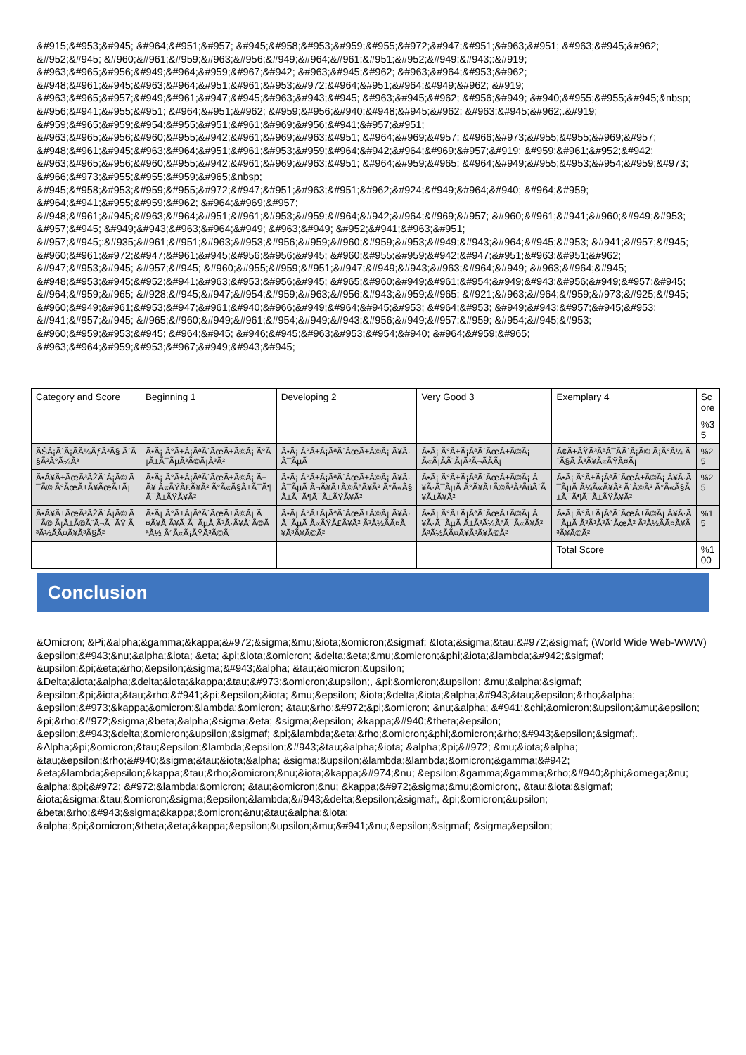&#915;&#953;&#945; &#964;&#951;&#957; &#945;&#958;&#953;&#959;&#955;&#972;&#947;&#951;&#963;&#951; &#963;&#945;&#962; &#952;&#945; &#960;&#961;&#959;&#963;&#956;&#949;&#964;&#961;&#951;&#952;&#949;&#943;:&#919; &#963;&#965;&#956;&#949;&#964;&#959;&#967;&#942; &#963;&#945;&#962; &#963;&#964;&#953;&#962; &#948;&#961;&#945;&#963;&#964;&#951;&#961;&#953;&#972;&#964;&#951;&#964;&#949;&#962; &#919; &#963;&#965;&#957;&#949;&#961;&#947;&#945;&#963;&#943;&#945; &#963;&#945;&#962; &#956;&#949; &#940;&#955;&#955;&#945;&nbsp; &#956;&#941;&#955;&#951; &#964;&#951;&#962; &#959;&#956;&#940;&#948;&#945;&#962; &#963;&#945;&#962;.&#919; &#959;&#965;&#959;&#954;&#955;&#951;&#961;&#969;&#956;&#941;&#957;&#951; &#963;&#965;&#956;&#960;&#955;&#942;&#961;&#969;&#963;&#951; &#964;&#969;&#957; &#966;&#973;&#955;&#955;&#969;&#957; &#948;&#961;&#945;&#963;&#964;&#951;&#961;&#953;&#959;&#964;&#942;&#964;&#969;&#957;&#919; &#959;&#961;&#952;&#942; &#963;&#965;&#956;&#960;&#955;&#942;&#961;&#969;&#963;&#951; &#964;&#959;&#965; &#964;&#949;&#955;&#953;&#954;&#959;&#973; &#966;&#973;&#955;&#955;&#959;&#965;&nbsp; &#945;&#958;&#953;&#959;&#955;&#972;&#947;&#951;&#963;&#951;&#962;&#924;&#949;&#964;&#940; &#964;&#959; &#964;&#941;&#955;&#959;&#962; &#964;&#969;&#957; &#948;&#961;&#945;&#963;&#964;&#951;&#961;&#953;&#959;&#964;&#942;&#964;&#969;&#957; &#960;&#961;&#941;&#960;&#949;&#953; &#957;&#945; &#949;&#943;&#963;&#964;&#949; &#963;&#949; &#952;&#941;&#963;&#951; &#957;&#945;:&#935;&#961;&#951;&#963;&#953;&#956;&#959;&#960;&#959;&#953;&#949;&#943;&#964;&#945;&#953; &#941;&#957;&#945; &#960;&#961;&#972;&#947;&#961;&#945;&#956;&#956;&#945; &#960;&#955;&#959;&#942;&#947;&#951;&#963;&#951;&#962; &#947;&#953;&#945; &#957;&#945; &#960;&#955;&#959;&#951;&#947;&#949;&#943;&#963;&#964;&#949; &#963;&#964;&#945; &#948;&#953;&#945;&#952;&#941;&#963;&#953;&#956;&#945; &#965;&#960;&#949;&#961;&#954;&#949;&#943;&#956;&#949;&#957;&#945; &#964;&#959;&#965; &#928;&#945;&#947;&#954;&#959;&#963;&#956;&#943;&#959;&#965; &#921;&#963;&#964;&#959;&#973;&#925;&#945; &#960;&#949;&#961;&#953;&#947;&#961;&#940;&#966;&#949;&#964;&#945;&#953; &#964;&#953; &#949;&#943;&#957;&#945;&#953; &#941;&#957;&#945; &#965;&#960;&#949;&#961;&#954;&#949;&#943;&#956;&#949;&#957;&#959; &#954;&#945;&#953; &#960;&#959;&#953;&#945; &#964;&#945; &#946;&#945;&#963;&#953;&#954;&#940; &#964;&#959;&#965; &#963;&#964;&#959;&#953;&#967;&#949;&#943;&#945;
| Category and Score | Beginning 1 | Developing 2 | Very Good 3 | Exemplary 4 | Score |
| --- | --- | --- | --- | --- | --- |
| | | | | | %35 |
| ÃŠÃ¡Ã´Ã¡Ã­Ã¼ÃƒÃ³Ã§ Ã´Ã§Ã²Ã°Ã¼Ã³ | Ã•Ã¡ Ã°Ã±Ã¡ÃªÃ´ÃœÃ±Ã©Ã¡ Ã°Ã¡Ã±Ã¯ÃµÃ³Ã©Ã¡Ã³Ã² | Ã•Ã¡ Ã°Ã±Ã¡ÃªÃ´ÃœÃ±Ã©Ã¡ Ã¥Ã·Ã¯ÃµÃ­ | Ã•Ã¡ Ã°Ã±Ã¡ÃªÃ´ÃœÃ±Ã©Ã¡ Ã«Ã¡Ã­Ã¨Ã¡Ã³Ã¬ÃÃ­Ã¡ | Ã¢Ã±ÃŸÃ³ÃªÃ¯Ã­Ã´Ã¡Ã© Ã¡Ã°Ã¼ Ã´Ã§Ã­ Ã³Ã¥Ã«ÃŸÃ¤Ã¡ | %25 |
| Ã•Ã¥Ã±ÃœÃ³ÃŽÃ´Ã¡Ã© Ã¯Ã© Ã°ÃœÃ±Ã¥ÃœÃ±Ã¡ | Ã•Ã¡ Ã°Ã±Ã¡ÃªÃ´ÃœÃ±Ã©Ã¡ Ã¬Ã¥ Ã«ÃŸÃ£Ã¥Ã² Ã°Ã«Ã§Ã±Ã¯Ã¶Ã¯Ã±ÃŸÃ¥Ã² | Ã•Ã¡ Ã°Ã±Ã¡ÃªÃ´ÃœÃ±Ã©Ã¡ Ã¥Ã·Ã¯ÃµÃ­ Ã¬Ã¥Ã±Ã©ÃªÃ¥Ã² Ã°Ã«Ã§Ã±Ã¯Ã¶Ã¯Ã±ÃŸÃ¥Ã² | Ã•Ã¡ Ã°Ã±Ã¡ÃªÃ´ÃœÃ±Ã©Ã¡ Ã¥Ã·Ã¯ÃµÃ­ Ã°Ã¥Ã±Ã©Ã³Ã³ÃüÃ´Ã¥Ã±Ã¥Ã² | Ã•Ã¡ Ã°Ã±Ã¡ÃªÃ´ÃœÃ±Ã©Ã¡ Ã¥Ã·Ã¯ÃµÃ­ Ã¼Ã«Ã¥Ã² Ã´Ã©Ã² Ã°Ã«Ã§Ã±Ã¯Ã¶Ã¯Ã±ÃŸÃ¥Ã² | %25 |
| Ã•Ã¥Ã±ÃœÃ³ÃŽÃ´Ã¡Ã© Ã¯Ã© Ã¡Ã±Ã©Ã¨Ã¬Ã¯ÃŸ Ã³Ã½Ã­Ã¤Ã¥Ã³Ã§Ã² | Ã•Ã¡ Ã°Ã±Ã¡ÃªÃ´ÃœÃ±Ã©Ã¡ Ã¤Ã¥Ã­ Ã¥Ã·Ã¯ÃµÃ­ Ã³Ã·Ã¥Ã´Ã©ÃªÃ½ Ã°Ã«Ã¡ÃŸÃ³Ã©Ã¯ | Ã•Ã¡ Ã°Ã±Ã¡ÃªÃ´ÃœÃ±Ã©Ã¡ Ã¥Ã·Ã¯ÃµÃ­ Ã«ÃŸÃ£Ã¥Ã² Ã³Ã½Ã­Ã¤Ã¥Ã³Ã¥Ã©Ã² | Ã•Ã¡ Ã°Ã±Ã¡ÃªÃ´ÃœÃ±Ã©Ã¡ Ã¥Ã·Ã¯ÃµÃ­ Ã±Ã³Ã¼ÃªÃ¯Ã«Ã¥Ã² Ã³Ã½Ã­Ã¤Ã¥Ã³Ã¥Ã©Ã² | Ã•Ã¡ Ã°Ã±Ã¡ÃªÃ´ÃœÃ±Ã©Ã¡ Ã¥Ã·Ã¯ÃµÃ­ Ã³Ã¹Ã³Ã´ÃœÃ² Ã³Ã½Ã­Ã¤Ã¥Ã³Ã¥Ã©Ã² | %15 |
| | | | | Total Score | %100 |
Conclusion
&Omicron; &Pi;&alpha;&gamma;&kappa;&#972;&sigma;&mu;&iota;&omicron;&sigmaf; &Iota;&sigma;&tau;&#972;&sigmaf; (World Wide Web-WWW) &epsilon;&#943;&nu;&alpha;&iota; &eta; &pi;&iota;&omicron; &delta;&eta;&mu;&omicron;&phi;&iota;&lambda;&#942;&sigmaf; &upsilon;&pi;&eta;&rho;&epsilon;&sigma;&#943;&alpha; &tau;&omicron;&upsilon; &Delta;&iota;&alpha;&delta;&iota;&kappa;&tau;&#973;&omicron;&upsilon;, &pi;&omicron;&upsilon; &mu;&alpha;&sigmaf; &epsilon;&pi;&iota;&tau;&rho;&#941;&pi;&epsilon;&iota; &mu;&epsilon; &iota;&delta;&iota;&alpha;&#943;&tau;&epsilon;&rho;&alpha; &epsilon;&#973;&kappa;&omicron;&lambda;&omicron; &tau;&rho;&#972;&pi;&omicron; &nu;&alpha; &#941;&chi;&omicron;&upsilon;&mu;&epsilon; &pi;&rho;&#972;&sigma;&beta;&alpha;&sigma;&eta; &sigma;&epsilon; &kappa;&#940;&theta;&epsilon; &epsilon;&#943;&delta;&omicron;&upsilon;&sigmaf; &pi;&lambda;&eta;&rho;&omicron;&phi;&omicron;&rho;&#943;&epsilon;&sigmaf;. &Alpha;&pi;&omicron;&tau;&epsilon;&lambda;&epsilon;&#943;&tau;&alpha;&iota; &alpha;&pi;&#972; &mu;&iota;&alpha; &tau;&epsilon;&rho;&#940;&sigma;&tau;&iota;&alpha; &sigma;&upsilon;&lambda;&lambda;&omicron;&gamma;&#942; &eta;&lambda;&epsilon;&kappa;&tau;&rho;&omicron;&nu;&iota;&kappa;&#974;&nu; &epsilon;&gamma;&gamma;&rho;&#940;&phi;&omega;&nu; &alpha;&pi;&#972; &#972;&lambda;&omicron; &tau;&omicron;&nu; &kappa;&#972;&sigma;&mu;&omicron;, &tau;&iota;&sigmaf; &iota;&sigma;&tau;&omicron;&sigma;&epsilon;&lambda;&#943;&delta;&epsilon;&sigmaf;, &pi;&omicron;&upsilon; &beta;&rho;&#943;&sigma;&kappa;&omicron;&nu;&tau;&alpha;&iota; &alpha;&pi;&omicron;&theta;&eta;&kappa;&epsilon;&upsilon;&mu;&#941;&nu;&epsilon;&sigmaf; &sigma;&epsilon;